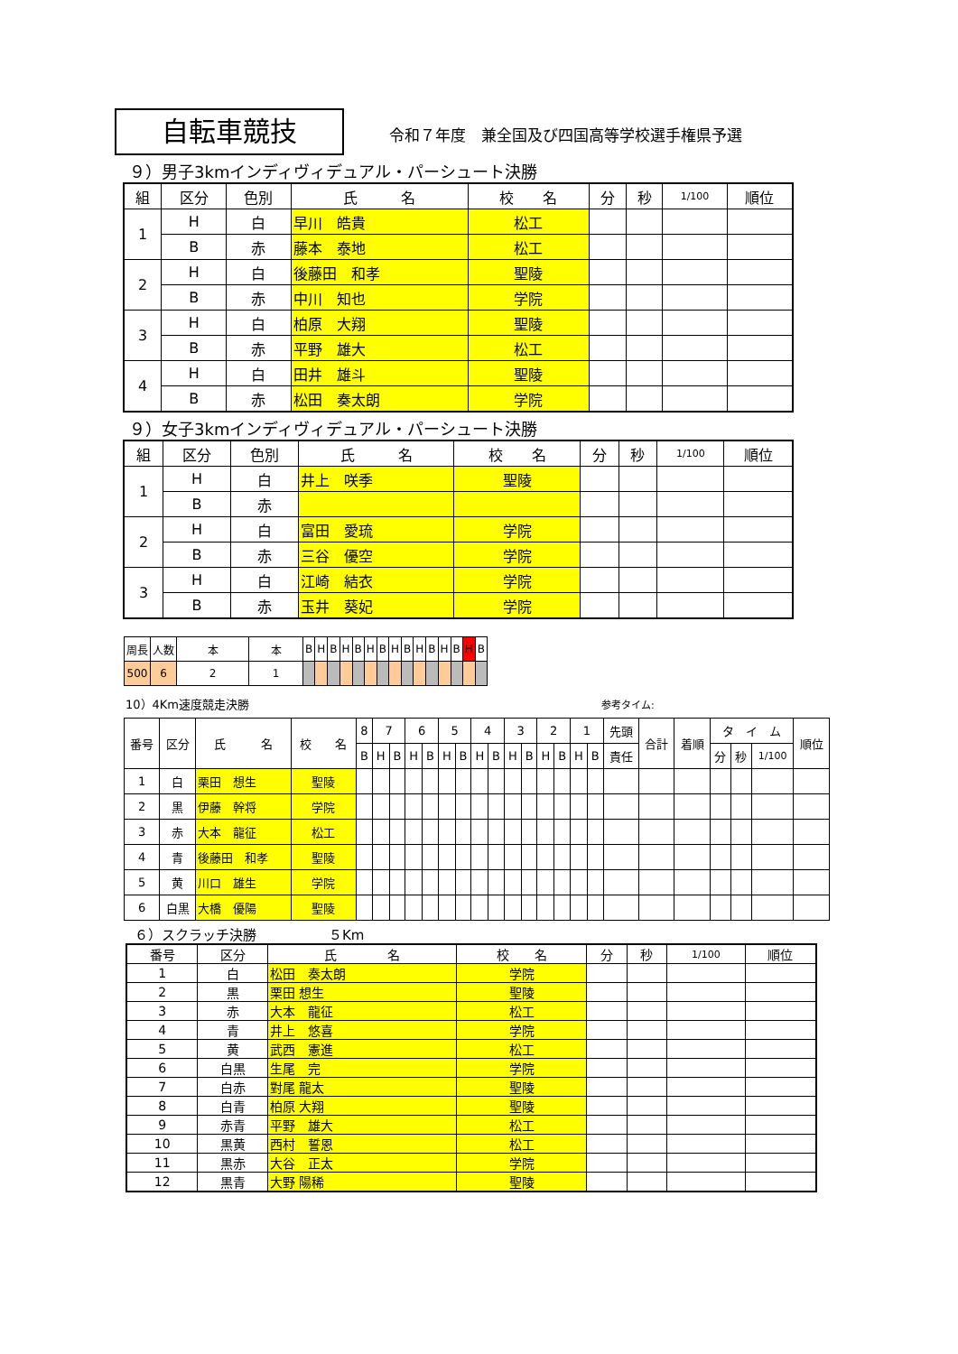自転車競技
令和７年度　兼全国及び四国高等学校選手権県予選
９）男子3kmインディヴィデュアル・パーシュート決勝
| 組 | 区分 | 色別 | 氏 名 | 校 名 | 分 | 秒 | 1/100 | 順位 |
| --- | --- | --- | --- | --- | --- | --- | --- | --- |
| 1 | H | 白 | 早川 皓貴 | 松工 | | | | |
| | B | 赤 | 藤本 泰地 | 松工 | | | | |
| 2 | H | 白 | 後藤田 和孝 | 聖陵 | | | | |
| | B | 赤 | 中川 知也 | 学院 | | | | |
| 3 | H | 白 | 柏原 大翔 | 聖陵 | | | | |
| | B | 赤 | 平野 雄大 | 松工 | | | | |
| 4 | H | 白 | 田井 雄斗 | 聖陵 | | | | |
| | B | 赤 | 松田 奏太朗 | 学院 | | | | |
９）女子3kmインディヴィデュアル・パーシュート決勝
| 組 | 区分 | 色別 | 氏 名 | 校 名 | 分 | 秒 | 1/100 | 順位 |
| --- | --- | --- | --- | --- | --- | --- | --- | --- |
| 1 | H | 白 | 井上 咲季 | 聖陵 | | | | |
| | B | 赤 | | | | | | |
| 2 | H | 白 | 富田 愛琉 | 学院 | | | | |
| | B | 赤 | 三谷 優空 | 学院 | | | | |
| 3 | H | 白 | 江崎 結衣 | 学院 | | | | |
| | B | 赤 | 玉井 葵妃 | 学院 | | | | |
| 周長 | 人数 | 本 | 本 | B | H | B | H | B | H | B | H | B | H | B | H | B | H | B |
| 500 | 6 | 2 | 1 | | | | | | | | | | | | | | | |
10）4Km速度競走決勝 参考タイム:
| 番号 | 区分 | 氏 名 | 校 名 | 8 | 7 | | 6 | | 5 | | 4 | | 3 | | 2 | | 1 | | 先頭 | 合計 | 着順 | タ イ ム | | | 順位 |
| --- | --- | --- | --- | --- | --- | --- | --- | --- | --- | --- | --- | --- | --- | --- | --- | --- | --- | --- | --- | --- | --- | --- | --- | --- | --- |
| | | | | B | H | B | H | B | H | B | H | B | H | B | H | B | H | B | 責任 | | | 分 | 秒 | 1/100 | |
| 1 | 白 | 栗田 想生 | 聖陵 | | | | | | | | | | | | | | | | | | | | | | |
| 2 | 黒 | 伊藤 幹将 | 学院 | | | | | | | | | | | | | | | | | | | | | | |
| 3 | 赤 | 大本 龍征 | 松工 | | | | | | | | | | | | | | | | | | | | | | |
| 4 | 青 | 後藤田 和孝 | 聖陵 | | | | | | | | | | | | | | | | | | | | | | |
| 5 | 黄 | 川口 雄生 | 学院 | | | | | | | | | | | | | | | | | | | | | | |
| 6 | 白黒 | 大橋 優陽 | 聖陵 | | | | | | | | | | | | | | | | | | | | | | |
６）スクラッチ決勝 ５Km
| 番号 | 区分 | 氏 名 | 校 名 | 分 | 秒 | 1/100 | 順位 |
| --- | --- | --- | --- | --- | --- | --- | --- |
| 1 | 白 | 松田 奏太朗 | 学院 | | | | |
| 2 | 黒 | 栗田 想生 | 聖陵 | | | | |
| 3 | 赤 | 大本 龍征 | 松工 | | | | |
| 4 | 青 | 井上 悠喜 | 学院 | | | | |
| 5 | 黄 | 武西 憲進 | 松工 | | | | |
| 6 | 白黒 | 生尾 完 | 学院 | | | | |
| 7 | 白赤 | 對尾 龍太 | 聖陵 | | | | |
| 8 | 白青 | 柏原 大翔 | 聖陵 | | | | |
| 9 | 赤青 | 平野 雄大 | 松工 | | | | |
| 10 | 黒黄 | 西村 誓恩 | 松工 | | | | |
| 11 | 黒赤 | 大谷 正太 | 学院 | | | | |
| 12 | 黒青 | 大野 陽稀 | 聖陵 | | | | |